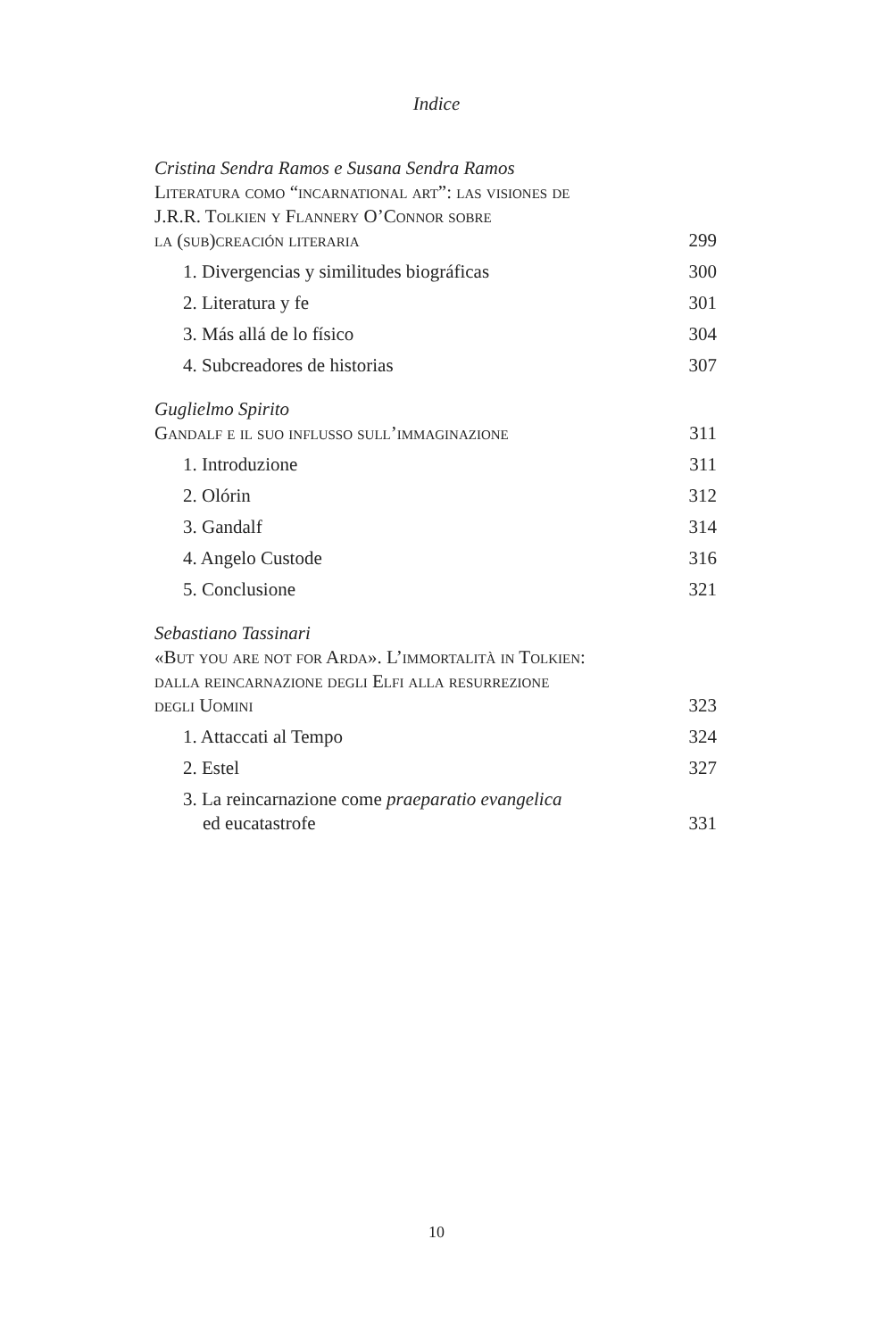Indice
Cristina Sendra Ramos e Susana Sendra Ramos
Literatura como “incarnational art”: las visiones de
J.R.R. Tolkien y Flannery O’Connor sobre
la (sub)creación literaria 299
1. Divergencias y similitudes biográficas 300
2. Literatura y fe 301
3. Más allá de lo físico 304
4. Subcreadores de historias 307
Guglielmo Spirito
Gandalf e il suo influsso sull’immaginazione 311
1. Introduzione 311
2. Olórin 312
3. Gandalf 314
4. Angelo Custode 316
5. Conclusione 321
Sebastiano Tassinari
«But you are not for Arda». L’immortalità in Tolkien:
dalla reincarnazione degli Elfi alla resurrezione
degli Uomini 323
1. Attaccati al Tempo 324
2. Estel 327
3. La reincarnazione come praeparatio evangelica
ed eucatastrofe 331
10